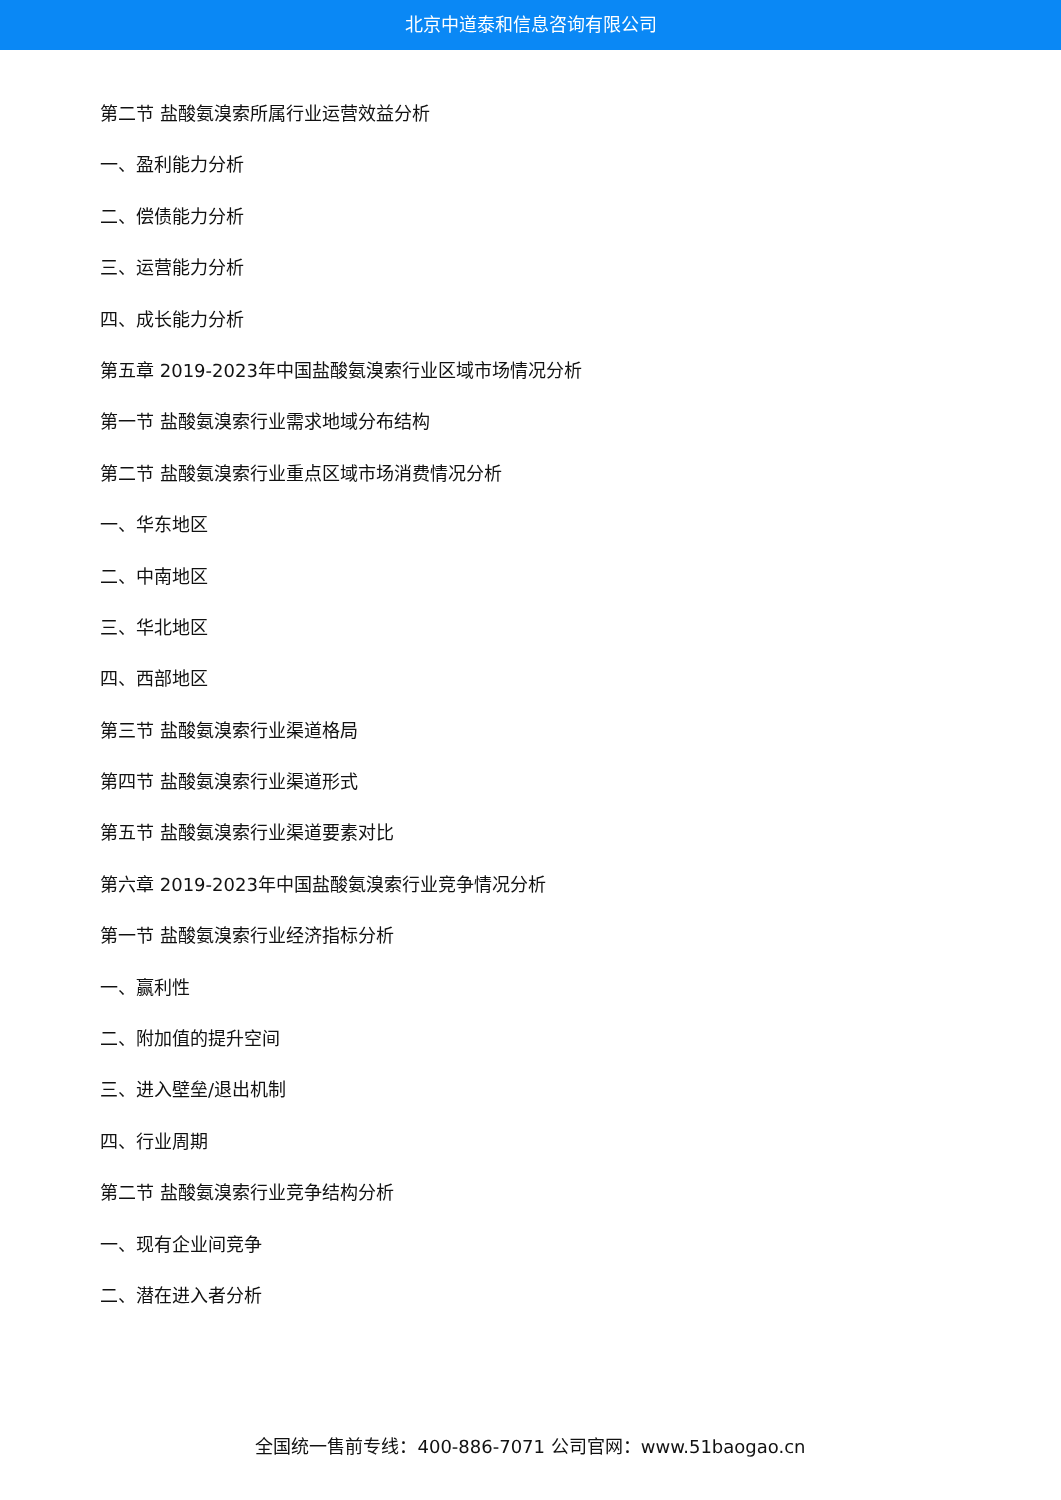北京中道泰和信息咨询有限公司
第二节 盐酸氨溴索所属行业运营效益分析
一、盈利能力分析
二、偿债能力分析
三、运营能力分析
四、成长能力分析
第五章 2019-2023年中国盐酸氨溴索行业区域市场情况分析
第一节 盐酸氨溴索行业需求地域分布结构
第二节 盐酸氨溴索行业重点区域市场消费情况分析
一、华东地区
二、中南地区
三、华北地区
四、西部地区
第三节 盐酸氨溴索行业渠道格局
第四节 盐酸氨溴索行业渠道形式
第五节 盐酸氨溴索行业渠道要素对比
第六章 2019-2023年中国盐酸氨溴索行业竞争情况分析
第一节 盐酸氨溴索行业经济指标分析
一、赢利性
二、附加值的提升空间
三、进入壁垒/退出机制
四、行业周期
第二节 盐酸氨溴索行业竞争结构分析
一、现有企业间竞争
二、潜在进入者分析
全国统一售前专线：400-886-7071 公司官网：www.51baogao.cn